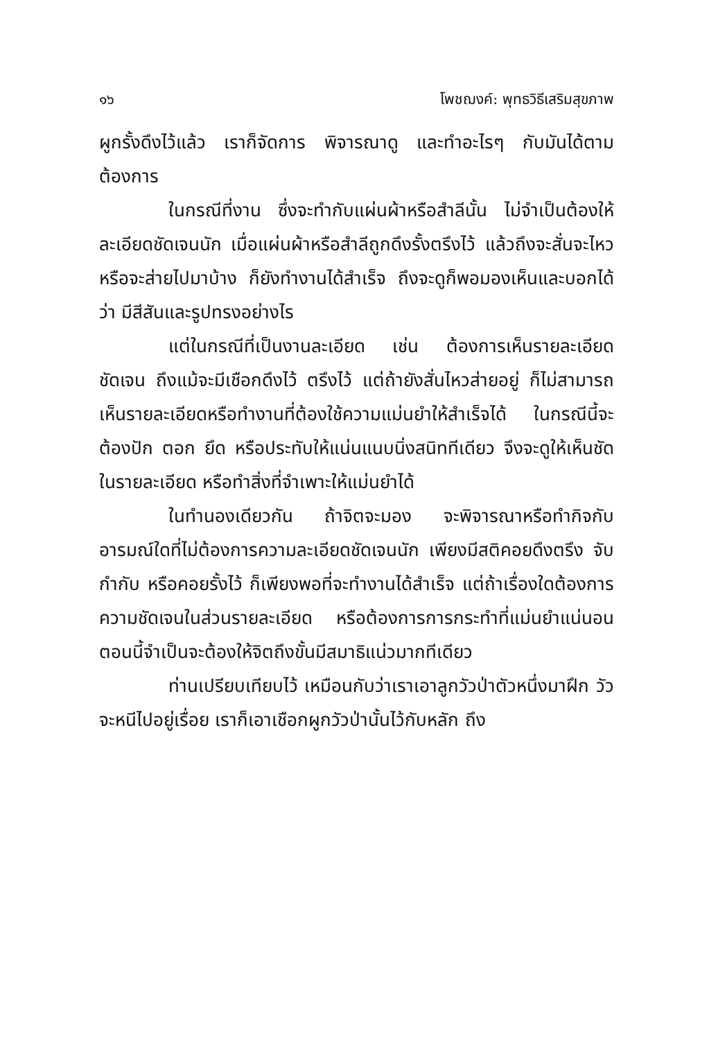๑๖ โพชฌงค์: พุทธวิธีเสริมสุขภาพ
ผูกรั้งดึงไว้แล้ว เราก็จัดการ พิจารณาดู และทำอะไรๆ กับมันได้ตามต้องการ
ในกรณีที่งาน ซึ่งจะทำกับแผ่นผ้าหรือสำลีนั้น ไม่จำเป็นต้องให้ละเอียดชัดเจนนัก เมื่อแผ่นผ้าหรือสำลีถูกดึงรั้งตรึงไว้ แล้วถึงจะสั่นจะไหวหรือจะส่ายไปมาบ้าง ก็ยังทำงานได้สำเร็จ ถึงจะดูก็พอมองเห็นและบอกได้ว่า มีสีสันและรูปทรงอย่างไร
แต่ในกรณีที่เป็นงานละเอียด เช่น ต้องการเห็นรายละเอียดชัดเจน ถึงแม้จะมีเชือกดึงไว้ ตรึงไว้ แต่ถ้ายังสั่นไหวส่ายอยู่ ก็ไม่สามารถเห็นรายละเอียดหรือทำงานที่ต้องใช้ความแม่นยำให้สำเร็จได้ ในกรณีนี้จะต้องปัก ตอก ยึด หรือประทับให้แน่นแนบนิ่งสนิททีเดียว จึงจะดูให้เห็นชัดในรายละเอียด หรือทำสิ่งที่จำเพาะให้แม่นยำได้
ในทำนองเดียวกัน ถ้าจิตจะมอง จะพิจารณาหรือทำกิจกับอารมณ์ใดที่ไม่ต้องการความละเอียดชัดเจนนัก เพียงมีสติคอยดึงตรึง จับ กำกับ หรือคอยรั้งไว้ ก็เพียงพอที่จะทำงานได้สำเร็จ แต่ถ้าเรื่องใดต้องการความชัดเจนในส่วนรายละเอียด หรือต้องการการกระทำที่แม่นยำแน่นอน ตอนนี้จำเป็นจะต้องให้จิตถึงขั้นมีสมาธิแน่วมากทีเดียว
ท่านเปรียบเทียบไว้ เหมือนกับว่าเราเอาลูกวัวป่าตัวหนึ่งมาฝึก วัวจะหนีไปอยู่เรื่อย เราก็เอาเชือกผูกวัวป่านั้นไว้กับหลัก ถึง